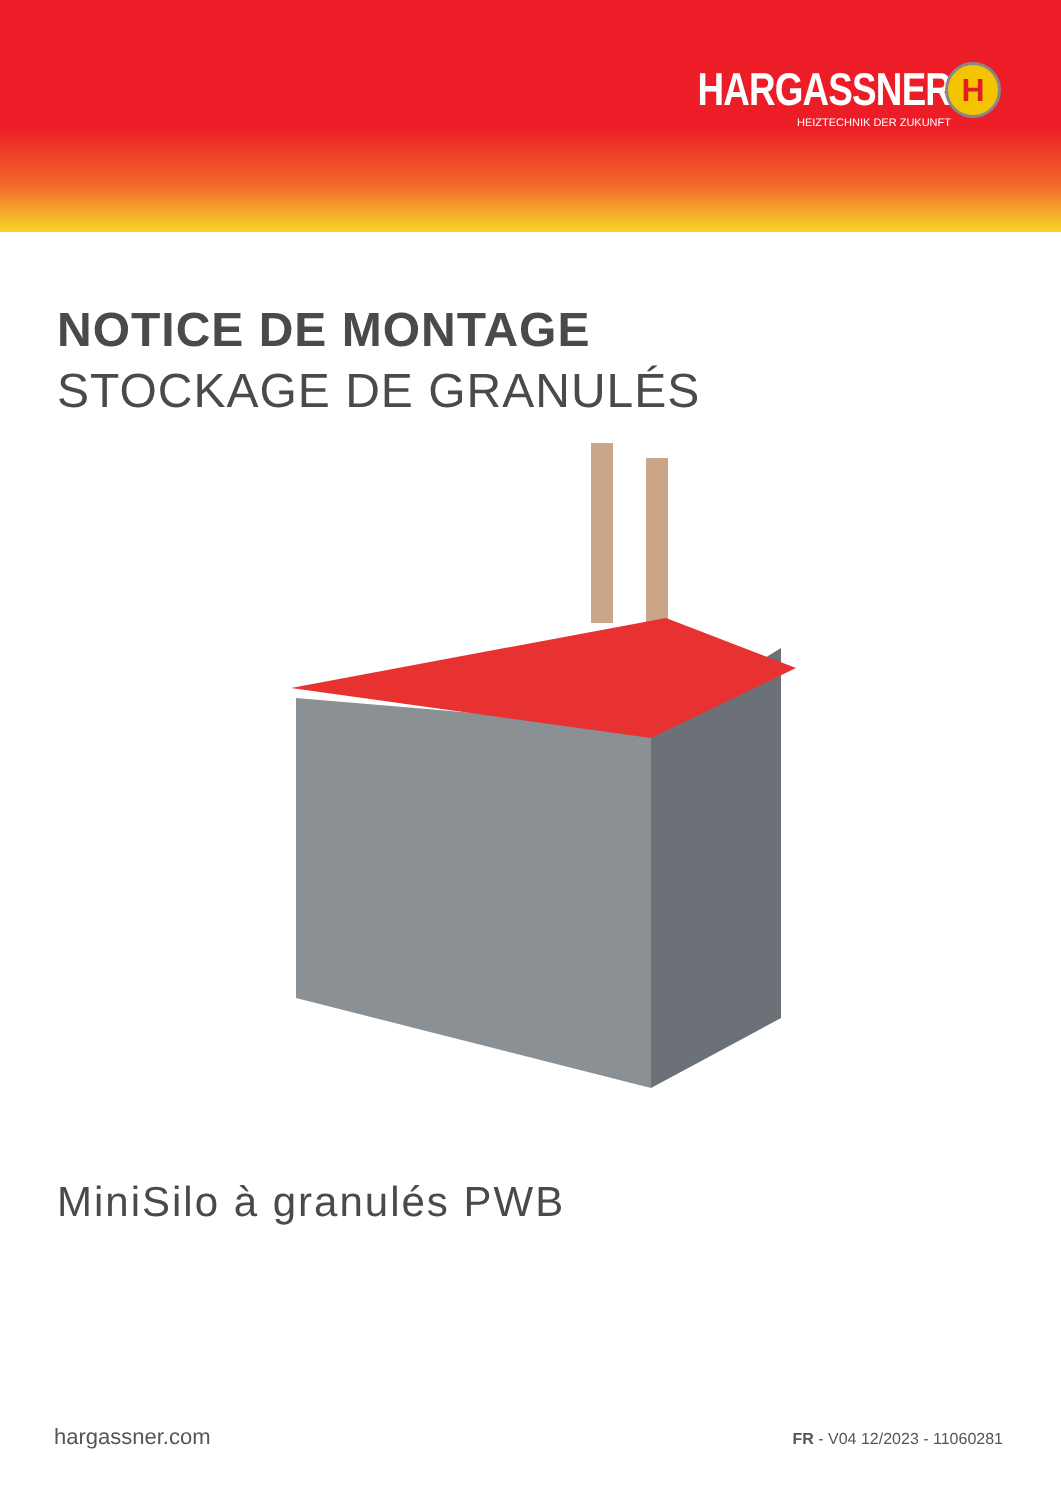HARGASSNER
HEIZTECHNIK DER ZUKUNFT
H
NOTICE DE MONTAGE
STOCKAGE DE GRANULÉS
MiniSilo à granulés PWB
hargassner.com FR - V04 12/2023 - 11060281